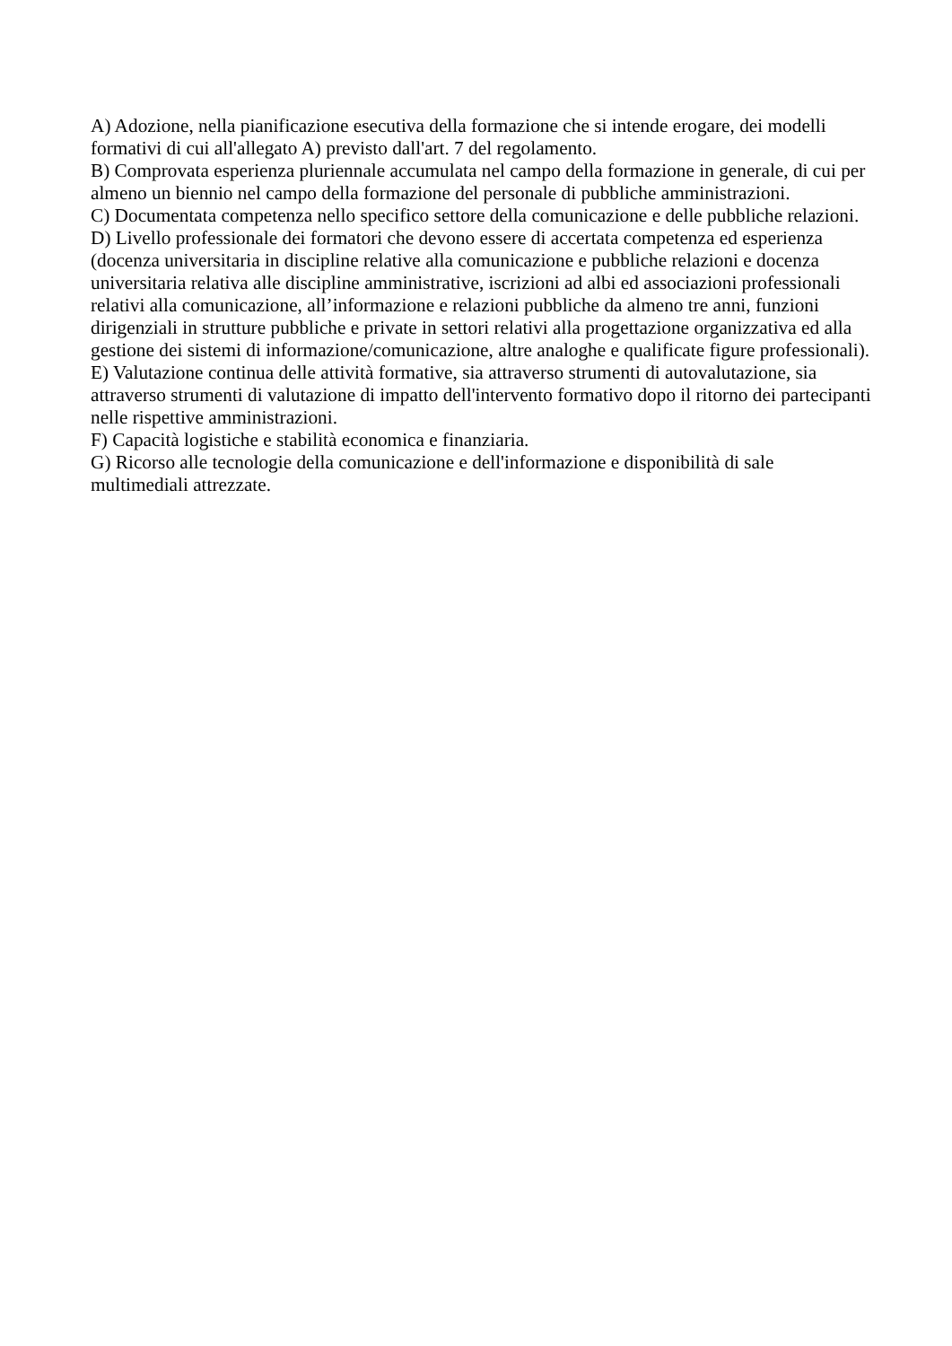A) Adozione, nella pianificazione esecutiva della formazione che si intende erogare, dei modelli formativi di cui all'allegato A) previsto dall'art. 7 del regolamento.
B) Comprovata esperienza pluriennale accumulata nel campo della formazione in generale, di cui per almeno un biennio nel campo della formazione del personale di pubbliche amministrazioni.
C) Documentata competenza nello specifico settore della comunicazione e delle pubbliche relazioni.
D) Livello professionale dei formatori che devono essere di accertata competenza ed esperienza (docenza universitaria in discipline relative alla comunicazione e pubbliche relazioni e docenza universitaria relativa alle discipline amministrative, iscrizioni ad albi ed associazioni professionali relativi alla comunicazione, all’informazione e relazioni pubbliche da almeno tre anni, funzioni dirigenziali in strutture pubbliche e private in settori relativi alla progettazione organizzativa ed alla gestione dei sistemi di informazione/comunicazione, altre analoghe e qualificate figure professionali).
E) Valutazione continua delle attività formative, sia attraverso strumenti di autovalutazione, sia attraverso strumenti di valutazione di impatto dell'intervento formativo dopo il ritorno dei partecipanti nelle rispettive amministrazioni.
F) Capacità logistiche e stabilità economica e finanziaria.
G) Ricorso alle tecnologie della comunicazione e dell'informazione e disponibilità di sale multimediali attrezzate.